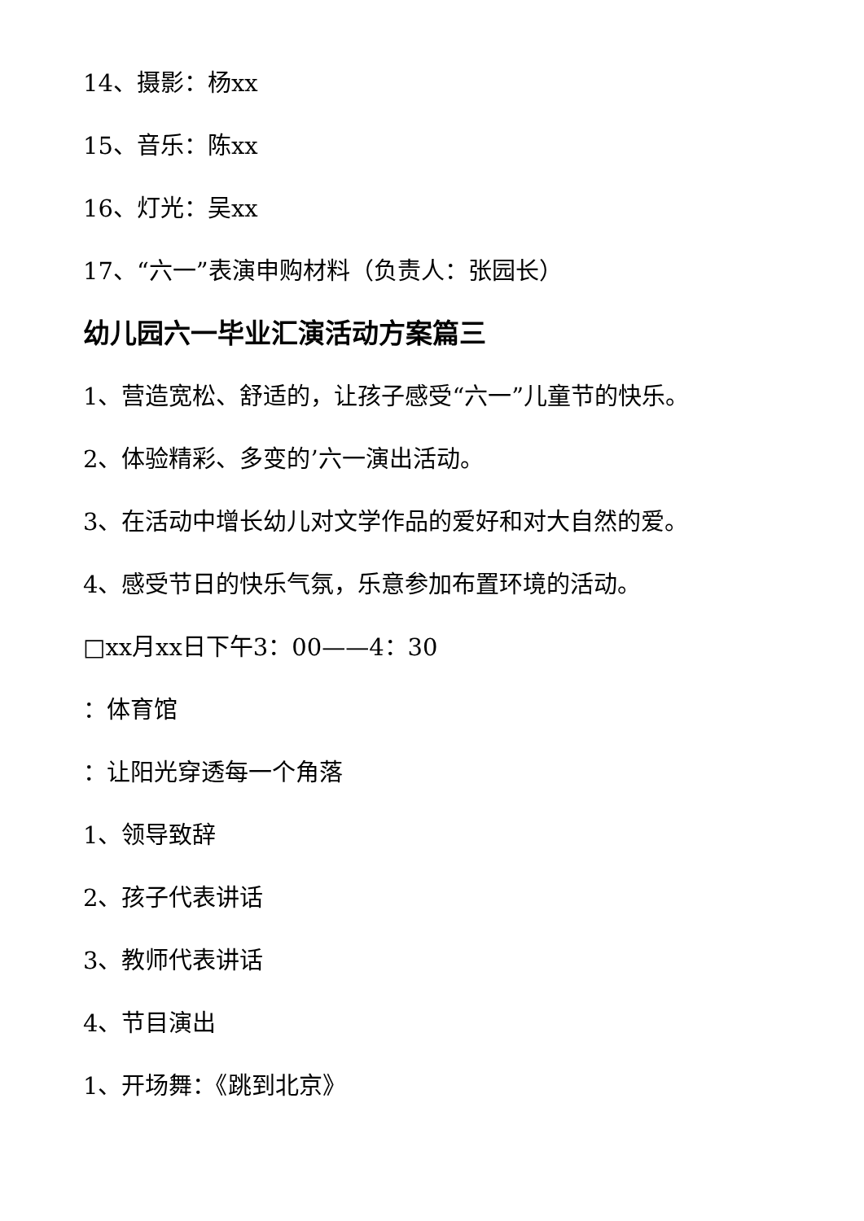14、摄影：杨xx
15、音乐：陈xx
16、灯光：吴xx
17、“六一”表演申购材料（负责人：张园长）
幼儿园六一毕业汇演活动方案篇三
1、营造宽松、舒适的，让孩子感受“六一”儿童节的快乐。
2、体验精彩、多变的’六一演出活动。
3、在活动中增长幼儿对文学作品的爱好和对大自然的爱。
4、感受节日的快乐气氛，乐意参加布置环境的活动。
□xx月xx日下午3：00——4：30
：体育馆
：让阳光穿透每一个角落
1、领导致辞
2、孩子代表讲话
3、教师代表讲话
4、节目演出
1、开场舞：《跳到北京》